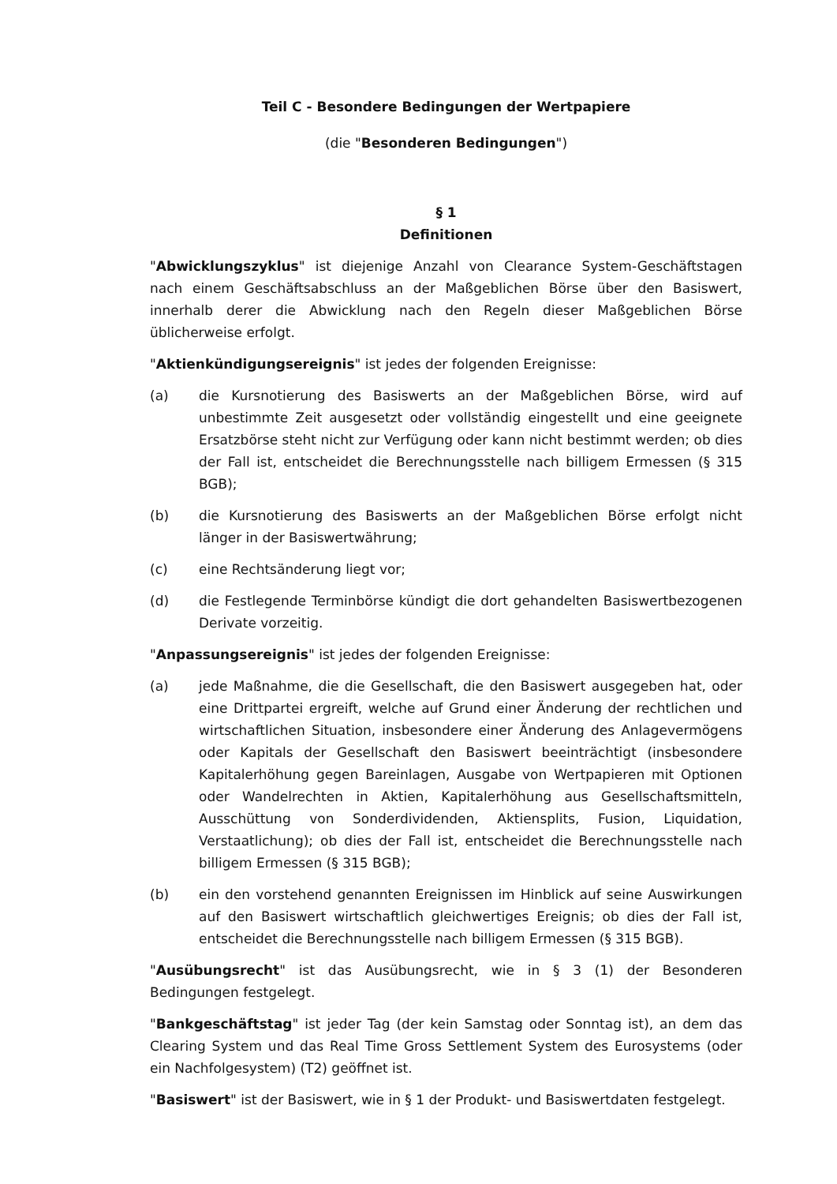Teil C - Besondere Bedingungen der Wertpapiere
(die "Besonderen Bedingungen")
§ 1
Definitionen
"Abwicklungszyklus" ist diejenige Anzahl von Clearance System-Geschäftstagen nach einem Geschäftsabschluss an der Maßgeblichen Börse über den Basiswert, innerhalb derer die Abwicklung nach den Regeln dieser Maßgeblichen Börse üblicherweise erfolgt.
"Aktienkündigungsereignis" ist jedes der folgenden Ereignisse:
(a) die Kursnotierung des Basiswerts an der Maßgeblichen Börse, wird auf unbestimmte Zeit ausgesetzt oder vollständig eingestellt und eine geeignete Ersatzbörse steht nicht zur Verfügung oder kann nicht bestimmt werden; ob dies der Fall ist, entscheidet die Berechnungsstelle nach billigem Ermessen (§ 315 BGB);
(b) die Kursnotierung des Basiswerts an der Maßgeblichen Börse erfolgt nicht länger in der Basiswertwährung;
(c) eine Rechtsänderung liegt vor;
(d) die Festlegende Terminbörse kündigt die dort gehandelten Basiswertbezogenen Derivate vorzeitig.
"Anpassungsereignis" ist jedes der folgenden Ereignisse:
(a) jede Maßnahme, die die Gesellschaft, die den Basiswert ausgegeben hat, oder eine Drittpartei ergreift, welche auf Grund einer Änderung der rechtlichen und wirtschaftlichen Situation, insbesondere einer Änderung des Anlagevermögens oder Kapitals der Gesellschaft den Basiswert beeinträchtigt (insbesondere Kapitalerhöhung gegen Bareinlagen, Ausgabe von Wertpapieren mit Optionen oder Wandelrechten in Aktien, Kapitalerhöhung aus Gesellschaftsmitteln, Ausschüttung von Sonderdividenden, Aktiensplits, Fusion, Liquidation, Verstaatlichung); ob dies der Fall ist, entscheidet die Berechnungsstelle nach billigem Ermessen (§ 315 BGB);
(b) ein den vorstehend genannten Ereignissen im Hinblick auf seine Auswirkungen auf den Basiswert wirtschaftlich gleichwertiges Ereignis; ob dies der Fall ist, entscheidet die Berechnungsstelle nach billigem Ermessen (§ 315 BGB).
"Ausübungsrecht" ist das Ausübungsrecht, wie in § 3 (1) der Besonderen Bedingungen festgelegt.
"Bankgeschäftstag" ist jeder Tag (der kein Samstag oder Sonntag ist), an dem das Clearing System und das Real Time Gross Settlement System des Eurosystems (oder ein Nachfolgesystem) (T2) geöffnet ist.
"Basiswert" ist der Basiswert, wie in § 1 der Produkt- und Basiswertdaten festgelegt.